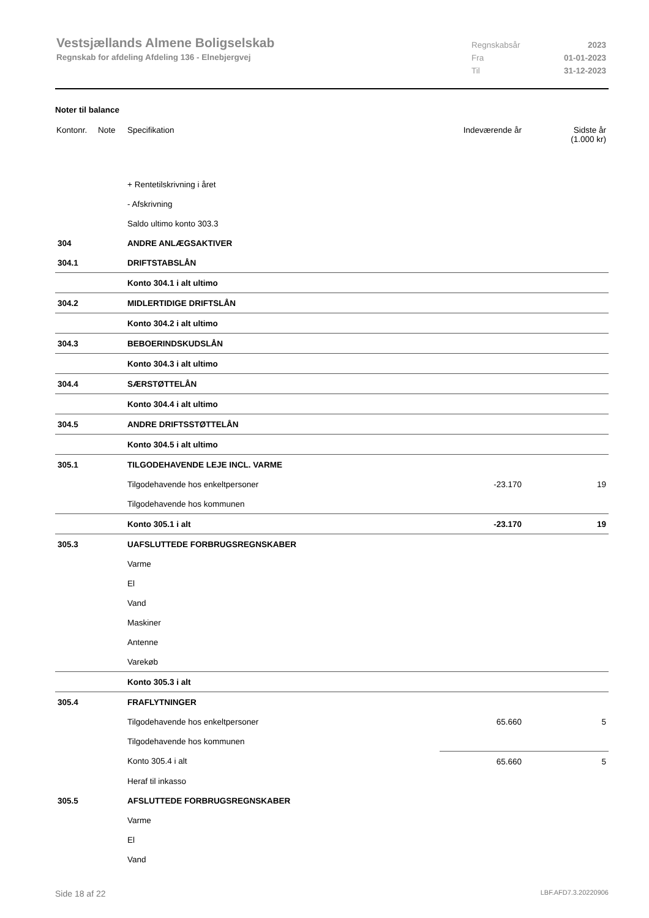Vestsjællands Almene Boligselskab
Regnskab for afdeling Afdeling 136 - Elnebjergvej
Regnskabsår 2023
Fra 01-01-2023
Til 31-12-2023
Noter til balance
| Kontonr. | Note | Specifikation | Indeværende år | Sidste år (1.000 kr) |
| --- | --- | --- | --- | --- |
| | | + Rentetilskrivning i året | | |
| | | - Afskrivning | | |
| | | Saldo ultimo konto 303.3 | | |
| 304 | | ANDRE ANLÆGSAKTIVER | | |
| 304.1 | | DRIFTSTABSLÅN | | |
| | | Konto 304.1 i alt ultimo | | |
| 304.2 | | MIDLERTIDIGE DRIFTSLÅN | | |
| | | Konto 304.2 i alt ultimo | | |
| 304.3 | | BEBOERINDSKUDSLÅN | | |
| | | Konto 304.3 i alt ultimo | | |
| 304.4 | | SÆRSTØTTELÅN | | |
| | | Konto 304.4 i alt ultimo | | |
| 304.5 | | ANDRE DRIFTSSTØTTELÅN | | |
| | | Konto 304.5 i alt ultimo | | |
| 305.1 | | TILGODEHAVENDE LEJE INCL. VARME | | |
| | | Tilgodehavende hos enkeltpersoner | -23.170 | 19 |
| | | Tilgodehavende hos kommunen | | |
| | | Konto 305.1 i alt | -23.170 | 19 |
| 305.3 | | UAFSLUTTEDE FORBRUGSREGNSKABER | | |
| | | Varme | | |
| | | El | | |
| | | Vand | | |
| | | Maskiner | | |
| | | Antenne | | |
| | | Varekøb | | |
| | | Konto 305.3 i alt | | |
| 305.4 | | FRAFLYTNINGER | | |
| | | Tilgodehavende hos enkeltpersoner | 65.660 | 5 |
| | | Tilgodehavende hos kommunen | | |
| | | Konto 305.4 i alt | 65.660 | 5 |
| | | Heraf til inkasso | | |
| 305.5 | | AFSLUTTEDE FORBRUGSREGNSKABER | | |
| | | Varme | | |
| | | El | | |
| | | Vand | | |
Side 18 af 22 LBF.AFD7.3.20220906